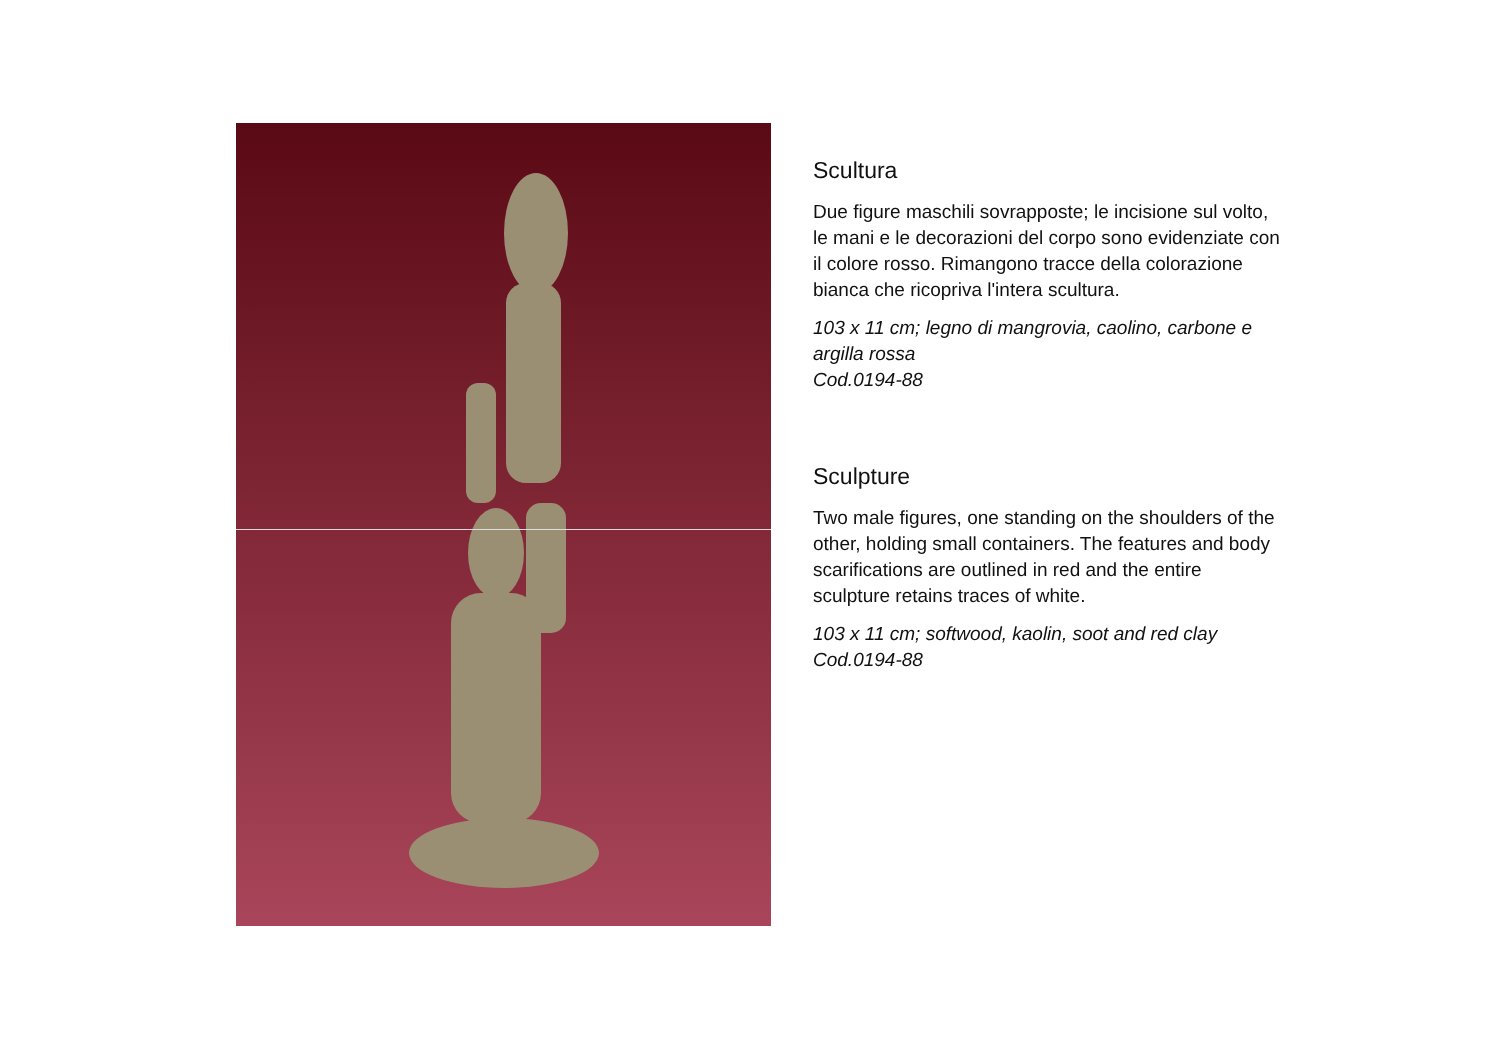Scultura
Due figure maschili sovrapposte; le incisione sul volto, le mani e le decorazioni del corpo sono evidenziate con il colore rosso. Rimangono tracce della colorazione bianca che ricopriva l'intera scultura.
103 x 11 cm; legno di mangrovia, caolino, carbone e argilla rossa
Cod.0194-88
Sculpture
Two male figures, one standing on the shoulders of the other, holding small containers. The features and body scarifications are outlined in red and the entire sculpture retains traces of white.
103 x 11 cm; softwood, kaolin, soot and red clay
Cod.0194-88